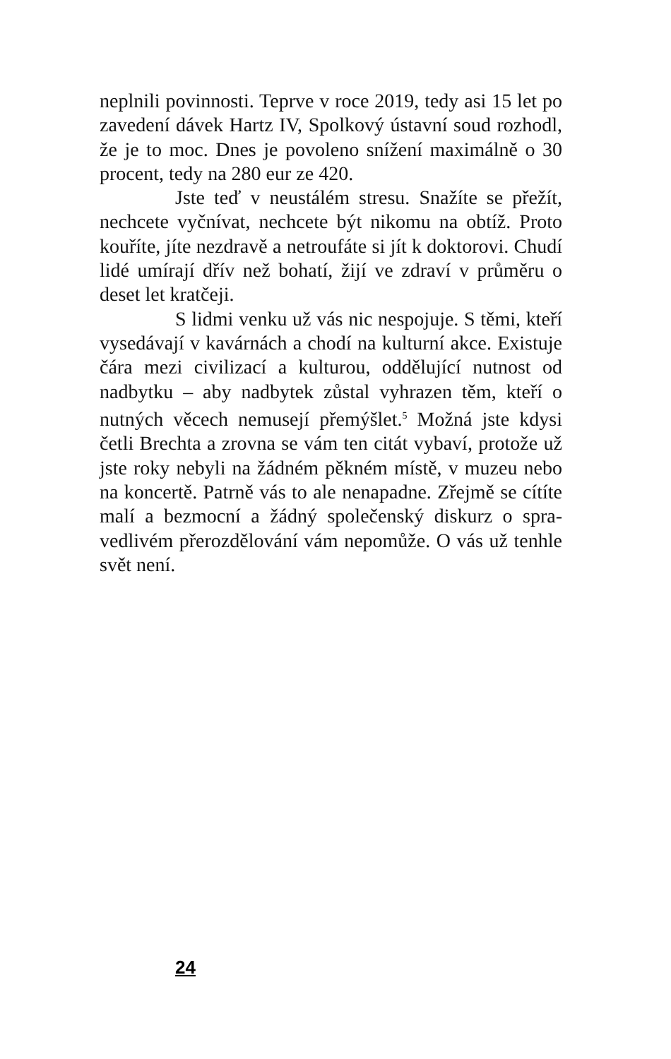neplnili povinnosti. Teprve v roce 2019, tedy asi 15 let po zavedení dávek Hartz IV, Spolkový ústavní soud rozhodl, že je to moc. Dnes je povoleno snížení maximálně o 30 procent, tedy na 280 eur ze 420.
Jste teď v neustálém stresu. Snažíte se pře­žít, nechcete vyčnívat, nechcete být nikomu na obtíž. Proto kouříte, jíte nezdravě a netroufáte si jít k dok­torovi. Chudí lidé umírají dřív než bohatí, žijí ve zdraví v průměru o deset let kratčeji.
S lidmi venku už vás nic nespojuje. S těmi, kteří vysedávají v kavárnách a chodí na kulturní akce. Existuje čára mezi civilizací a kulturou, od­dělující nutnost od nadbytku – aby nadbytek zůstal vyhrazen těm, kteří o nutných věcech nemusejí pře­mýšlet.<sup>5</sup> Možná jste kdysi četli Brechta a zrovna se vám ten citát vybaví, protože už jste roky nebyli na žádném pěkném místě, v muzeu nebo na koncertě. Patrně vás to ale nenapadne. Zřejmě se cítíte malí a bezmocní a žádný společenský diskurz o spra­vedlivém přerozdělování vám nepomůže. O vás už tenhle svět není.
24